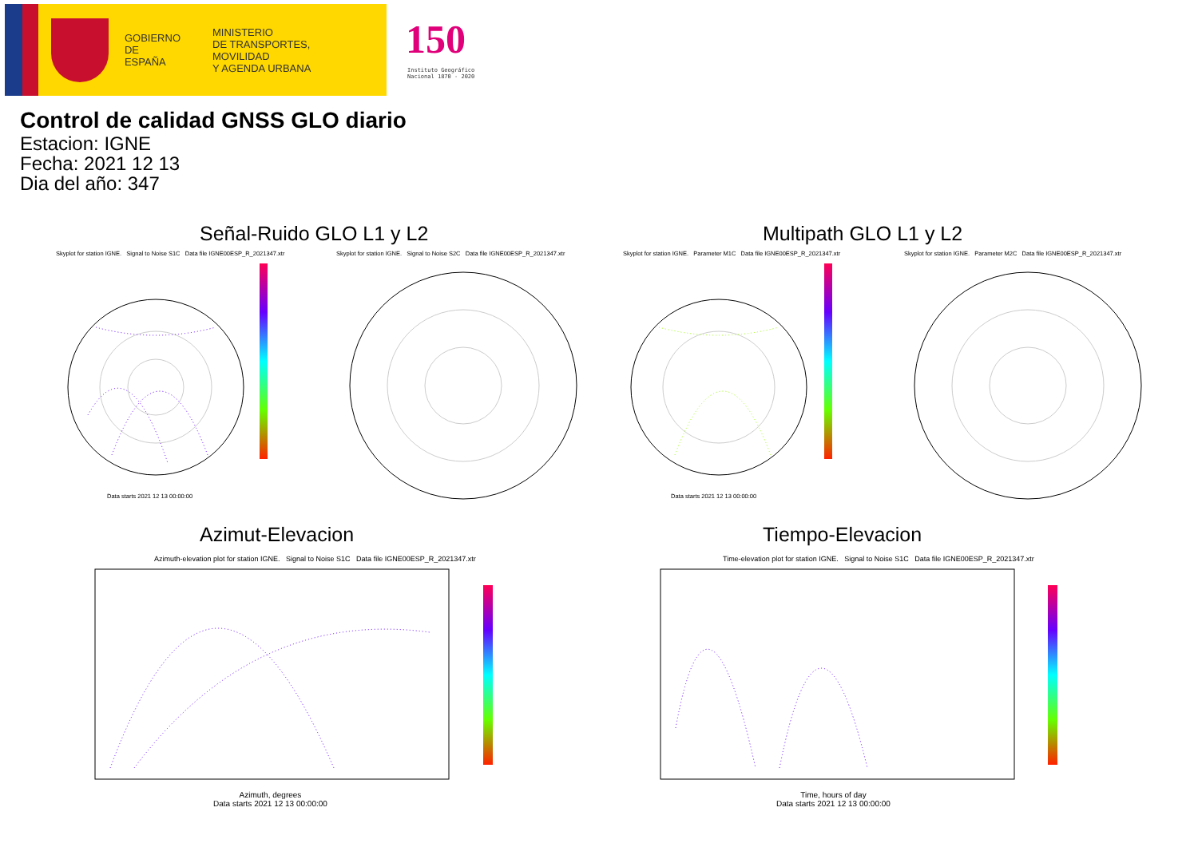GOBIERNO
DE ESPAÑA
MINISTERIO
DE TRANSPORTES, MOVILIDAD
Y AGENDA URBANA
150
Instituto Geográfico
Nacional 1870 - 2020
Control de calidad GNSS GLO diario
Estacion: IGNE
Fecha: 2021 12 13
Dia del año: 347
Señal-Ruido GLO L1 y L2 Multipath GLO L1 y L2
Skyplot for station IGNE. Signal to Noise S1C Data file IGNE00ESP_R_2021347.xtr
Skyplot for station IGNE. Signal to Noise S2C Data file IGNE00ESP_R_2021347.xtr
Skyplot for station IGNE. Parameter M1C Data file IGNE00ESP_R_2021347.xtr
Skyplot for station IGNE. Parameter M2C Data file IGNE00ESP_R_2021347.xtr
Data starts 2021 12 13 00:00:00
Data starts 2021 12 13 00:00:00
Azimut-Elevacion Tiempo-Elevacion
Azimuth-elevation plot for station IGNE. Signal to Noise S1C Data file IGNE00ESP_R_2021347.xtr
Time-elevation plot for station IGNE. Signal to Noise S1C Data file IGNE00ESP_R_2021347.xtr
Azimuth, degrees
Data starts 2021 12 13 00:00:00
Time, hours of day
Data starts 2021 12 13 00:00:00